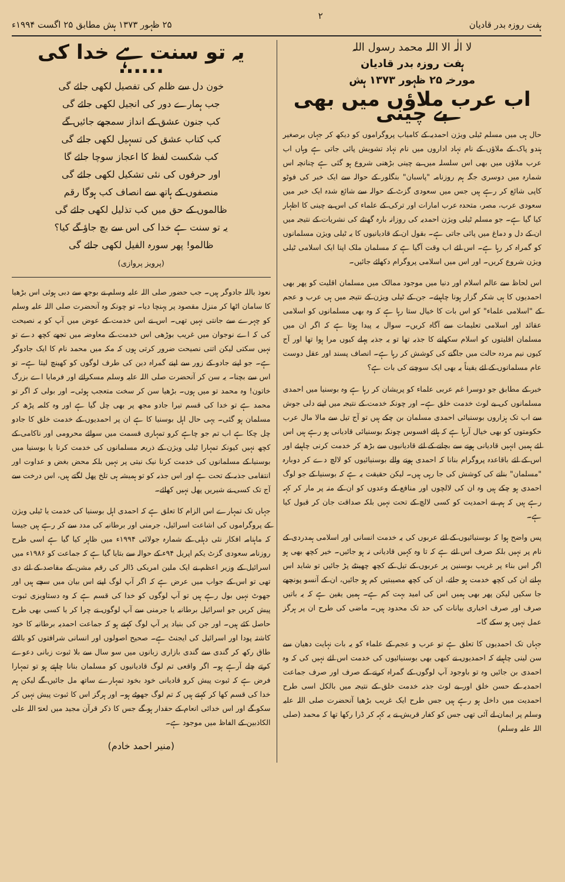ہفت روزہ بدر قادیان ۲ ۲۵ ظہور ۱۳۷۳ ہش مطابق ۲۵ اگست ۱۹۹۴ء
لا الٰہ الا اللہ محمد رسول اللہ
ہفت روزہ بدر قادیان
مورخہ ۲۵ ظہور ۱۳۷۳ ہش
اب عرب ملاؤں میں بھی بے چینی
حال ہی میں مسلم ٹیلی ویژن احمدیہ کے کامیاب پروگراموں کو دیکھ کر جہاں برصغیر ہندو پاک کے ملاؤں کے نام نہاد اداروں میں نام نہاد تشویش پائی جاتی ہے وہاں اب عرب ملاؤں میں بھی اس سلسلہ میں بے چینی بڑھنی شروع ہو گئی ہے چنانچہ اس شمارہ میں دوسری جگہ ہم روزنامہ "پاسبان" بنگلور کے حوالہ سے ایک خبر کی فوٹو کاپی شائع کر رہے ہیں جس میں سعودی گزٹ کے حوالہ سے شائع شدہ ایک خبر میں سعودی عرب، مصر، متحدہ عرب امارات اور ترکی کے علماء کی اس بے چینی کا اظہار کیا گیا ہے۔ جو مسلم ٹیلی ویژن احمدیہ کی روزانہ بارہ گھنٹے کی نشریات کے نتیجہ میں ان کے دل و دماغ میں پائی جاتی ہے۔ بقول ان کے قادیانیوں کا یہ ٹیلی ویژن مسلمانوں کو گمراہ کر رہا ہے۔ اس لئے اب وقت آگیا ہے کہ مسلمان ملک اپنا ایک اسلامی ٹیلی ویژن شروع کریں۔ اور اس میں اسلامی پروگرام دکھائے جائیں۔
اس لحاظ سے عالم اسلام اور دنیا میں موجود ممالک میں مسلمان اقلیت کو پھر بھی احمدیوں کا ہی شکر گزار ہونا چاہیئے۔ جن کے ٹیلی ویژن کے نتیجہ میں ہی عرب و عجم کے "اسلامی علماء" کو اس بات کا خیال ستا رہا ہے کہ وہ بھی مسلمانوں کو اسلامی عقائد اور اسلامی تعلیمات سے آگاہ کریں۔ سوال یہ پیدا ہوتا ہے کہ اگر ان میں مسلمان اقلیتوں کو اسلام سکھانے کا جذبہ تھا تو یہ جذبہ پہلے کیوں مرا ہوا تھا اور آج کیوں نیم مردہ حالت میں جاگنے کی کوشش کر رہا ہے۔ انصاف پسند اور عقل دوست عام مسلمانوں کے لئے یقیناً یہ بھی ایک سوچنے کی بات ہے؟
خبر کے مطابق جو دوسرا غم عربی علماء کو پریشان کر رہا ہے وہ بوسنیا میں احمدی مسلمانوں کی بے لوث خدمت خلق ہے۔ اور چونکہ خدمت کے نتیجہ میں اپنے دلی جوش سے اب تک ہزاروں بوسنیائی احمدی مسلمان بن چکے ہیں تو آج تیل سے مالا مال عرب حکومتوں کو بھی خیال آرہا ہے کہ ہائے افسوس چونکہ بوسنیائی قادیانی ہو رہے ہیں اس لئے ہمیں انہیں قادیانی ہونے سے بچانے کے لئے قادیانیوں سے بڑھ کر خدمت کرنی چاہیئے اور اس کے لئے باقاعدہ پروگرام بنانا کہ احمدی ہونے والے بوسنیائیوں کو لالچ دے کر دوبارہ "مسلمان" بنانے کی کوشش کی جا رہی ہیں۔ لیکن حقیقت یہ ہے کہ بوسنیا کے جو لوگ احمدی ہو چکے ہیں وہ ان کی لالچوں اور منافع کے وعدوں کو ان کے منہ پر مار کر کہہ رہے ہیں کہ ہم نے احمدیت کو کسی لالچ کے تحت نہیں بلکہ صداقت جان کر قبول کیا ہے۔
پس واضح ہوا کہ بوسنیائیوں کے لئے عربوں کی یہ خدمت انسانی اور اسلامی ہمدردی کے نام پر نہیں بلکہ صرف اس لئے ہے کہ تا وہ کہیں قادیانی نہ ہو جائیں۔ خیر کچھ بھی ہو اگر اس بناء پر غریب بوسنین پر عربوں کے تیل کے کچھ چھینٹے پڑ جائیں تو شاید اس بہانے ان کی کچھ خدمت ہو جائے، ان کی کچھ مصیبتیں کم ہو جائیں، ان کے آنسو پونچھے جا سکیں لیکن پھر بھی ہمیں اس کی امید بہت کم ہے۔ ہمیں یقین ہے کہ یہ باتیں صرف اور صرف اخباری بیانات کی حد تک محدود ہیں۔ ماضی کی طرح ان پر ہرگز عمل نہیں ہو سکے گا۔
جہاں تک احمدیوں کا تعلق ہے تو عرب و عجم کے علماء کو یہ بات نہایت دھیان سے سن لینی چاہیئے کہ احمدیوں نے کبھی بھی بوسنیائیوں کی خدمت اس لئے نہیں کی کہ وہ احمدی بن جائیں وہ تو باوجود آپ لوگوں کے گمراہ کرنے کے صرف اور صرف جماعت احمدیہ کے حسن خلق اور بے لوث جذبہ خدمت خلق کے نتیجہ میں بالکل اسی طرح احمدیت میں داخل ہو رہے ہیں جس طرح ایک غریب بڑھیا آنحضرت صلی اللہ علیہ وسلم پر ایمان لے آئی تھی جس کو کفار قریش نے یہ کہہ کر ڈرا رکھا تھا کہ محمد (صلی اللہ علیہ وسلم)
یہ تو سنت ہے خدا کی ......
خون دل سے ظلم کی تفصیل لکھی جائے گی
جب ہمارے دور کی انجیل لکھی جائے گی
کب جنون عشق کے انداز سمجھے جائیں گے
کب کتاب عشق کی تسہیل لکھی جائے گی
کب شکست لفظ کا اعجاز سوچا جائے گا
اور حرفوں کی نئی تشکیل لکھی جائے گی
منصفوں کے ہاتھ سے انصاف کب ہوگا رقم
ظالموں کے حق میں کب تذلیل لکھی جائے گی
یہ تو سنت ہے خدا کی اس سے بچ جاؤ گے کیا؟
ظالمو! پھر سورہ الفیل لکھی جائے گی
(پرویز پروازی)
نعوذ باللہ جادوگر ہیں۔ جب حضور صلی اللہ علیہ وسلم نے بوجھ سے دبی ہوئی اس بڑھیا کا سامان اٹھا کر منزل مقصود پر پہنچا دیا۔ تو چونکہ وہ آنحضرت صلی اللہ علیہ وسلم کو چہرے سے جانتی نہیں تھی۔ اس نے اس خدمت کے عوض میں آپ کو یہ نصیحت کی کہ اے نوجوان میں غریب بوڑھی اس خدمت کے معاوضہ میں تجھے کچھ دے تو نہیں سکتی لیکن اتنی نصیحت ضرور کرتی ہوں کہ مکہ میں محمد نام کا ایک جادوگر ہے۔ جو اپنے جادو کے زور سے اپنے گمراہ دین کی طرف لوگوں کو کھینچ لیتا ہے۔ تو اس سے بچنا۔ یہ سن کر آنحضرت صلی اللہ علیہ وسلم مسکرائے اور فرمایا اے بزرگ خاتون! وہ محمد تو میں ہوں۔ بڑھیا سن کر سخت متعجب ہوئی۔ اور بولی کہ اگر تو محمد ہے تو خدا کی قسم تیرا جادو مجھ پر بھی چل گیا ہے اور وہ کلمہ پڑھ کر مسلمان ہو گئی۔ یہی حال اہل بوسنیا کا ہے ان پر احمدیوں کے خدمت خلق کا جادو چل چکا ہے اب تم جو چاہے کرو تمہاری قسمت میں سوائے محرومی اور ناکامی کے کچھ نہیں کیونکہ تمہارا ٹیلی ویژن کے ذریعہ مسلمانوں کی خدمت کرنا یا بوسنیا میں بوسنیا کے مسلمانوں کی خدمت کرنا نیک نیتی پر نہیں بلکہ محض بغض و عداوت اور انتقامی جذبہ کے تحت ہے اور اس جذبہ کو تو ہمیشہ ہی تلخ پھل لگتے ہیں، اس درخت سے آج تک کسی نے شیریں پھل نہیں کھائے۔
جہاں تک تمہارے اس الزام کا تعلق ہے کہ احمدی اہل بوسنیا کی خدمت یا ٹیلی ویژن کے پروگراموں کی اشاعت اسرائیل، جرمنی اور برطانیہ کی مدد سے کر رہے ہیں جیسا کہ ماہنامہ افکار نئی دہلی کے شمارہ جولائی ۱۹۹۴ء میں ظاہر کیا گیا ہے اسی طرح روزنامہ سعودی گزٹ یکم اپریل ۹۴ء کے حوالہ سے بتایا گیا ہے کہ جماعت کو ۱۹۸۶ء میں اسرائیل کے وزیر اعظم نے ایک ملین امریکی ڈالر کی رقم مشن کے مقاصد کے لئے دی تھی تو اس کے جواب میں عرض ہے کہ اگر آپ لوگ اپنے اس بیان میں سچے ہیں اور جھوٹ نہیں بول رہے ہیں تو آپ لوگوں کو خدا کی قسم ہے کہ وہ دستاویزی ثبوت پیش کریں جو اسرائیل برطانیہ یا جرمنی سے آپ لوگوں نے چرا کر یا کسی بھی طرح حاصل کئے ہیں۔ اور جن کی بنیاد پر آپ لوگ کہتے ہو کہ جماعت احمدیہ برطانیہ کا خود کاشتہ پودا اور اسرائیل کی ایجنٹ ہے۔ صحیح اصولوں اور انسانی شرافتوں کو بالائے طاق رکھ کر گندی سے گندی بازاری زبانوں میں سو سال سے بلا ثبوت زبانی دعوے کرتے چلے آرہے ہو۔ اگر واقعی تم لوگ قادیانیوں کو مسلمان بنانا چاہتے ہو تو تمہارا فرض ہے کہ ثبوت پیش کرو قادیانی خود بخود تمہارے ساتھ مل جائیں گے لیکن ہم خدا کی قسم کھا کر کہتے ہیں کہ تم لوگ جھوٹے ہو۔ اور ہرگز اس کا ثبوت پیش نہیں کر سکو گے اور اس خدائی انعام کے حقدار ہو گے جس کا ذکر قرآن مجید میں لعنۃ اللہ علی الکاذبین کے الفاظ میں موجود ہے۔
(منیر احمد خادم)